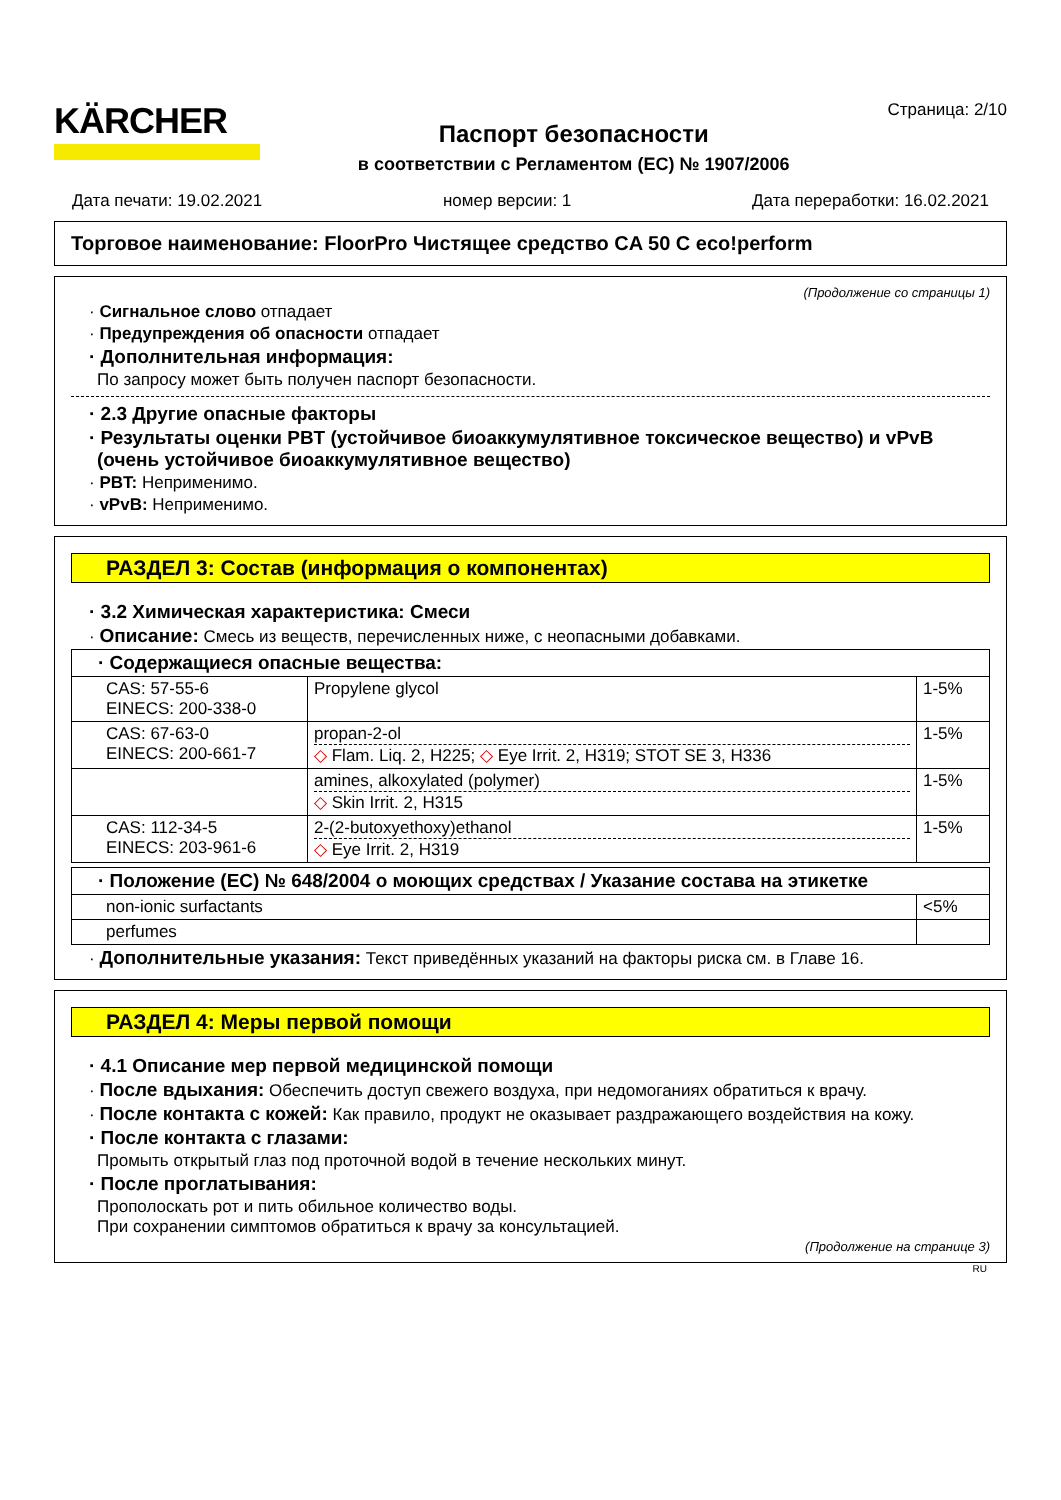KÄRCHER
Паспорт безопасности
в соответствии с Регламентом (ЕС) № 1907/2006
Страница: 2/10
Дата печати: 19.02.2021 номер версии: 1 Дата переработки: 16.02.2021
Торговое наименование: FloorPro Чистящее средство CA 50 C eco!perform
(Продолжение со страницы 1)
· Сигнальное слово отпадает
· Предупреждения об опасности отпадает
· Дополнительная информация:
По запросу может быть получен паспорт безопасности.
· 2.3 Другие опасные факторы
· Результаты оценки PBT (устойчивое биоаккумулятивное токсическое вещество) и vPvB (очень устойчивое биоаккумулятивное вещество)
· PBT: Неприменимо.
· vPvB: Неприменимо.
РАЗДЕЛ 3: Состав (информация о компонентах)
· 3.2 Химическая характеристика: Смеси
· Описание: Смесь из веществ, перечисленных ниже, с неопасными добавками.
| · Содержащиеся опасные вещества: | | |
| CAS: 57-55-6 EINECS: 200-338-0 | Propylene glycol | 1-5% |
| CAS: 67-63-0 EINECS: 200-661-7 | propan-2-ol ◇ Flam. Liq. 2, H225; ◇ Eye Irrit. 2, H319; STOT SE 3, H336 | 1-5% |
| | amines, alkoxylated (polymer) ◇ Skin Irrit. 2, H315 | 1-5% |
| CAS: 112-34-5 EINECS: 203-961-6 | 2-(2-butoxyethoxy)ethanol ◇ Eye Irrit. 2, H319 | 1-5% |
| · Положение (ЕС) № 648/2004 о моющих средствах / Указание состава на этикетке | |
| non-ionic surfactants | <5% |
| perfumes | |
· Дополнительные указания: Текст приведённых указаний на факторы риска см. в Главе 16.
РАЗДЕЛ 4: Меры первой помощи
· 4.1 Описание мер первой медицинской помощи
· После вдыхания: Обеспечить доступ свежего воздуха, при недомоганиях обратиться к врачу.
· После контакта с кожей: Как правило, продукт не оказывает раздражающего воздействия на кожу.
· После контакта с глазами:
Промыть открытый глаз под проточной водой в течение нескольких минут.
· После проглатывания:
Прополоскать рот и пить обильное количество воды.
При сохранении симптомов обратиться к врачу за консультацией.
(Продолжение на странице 3)
RU